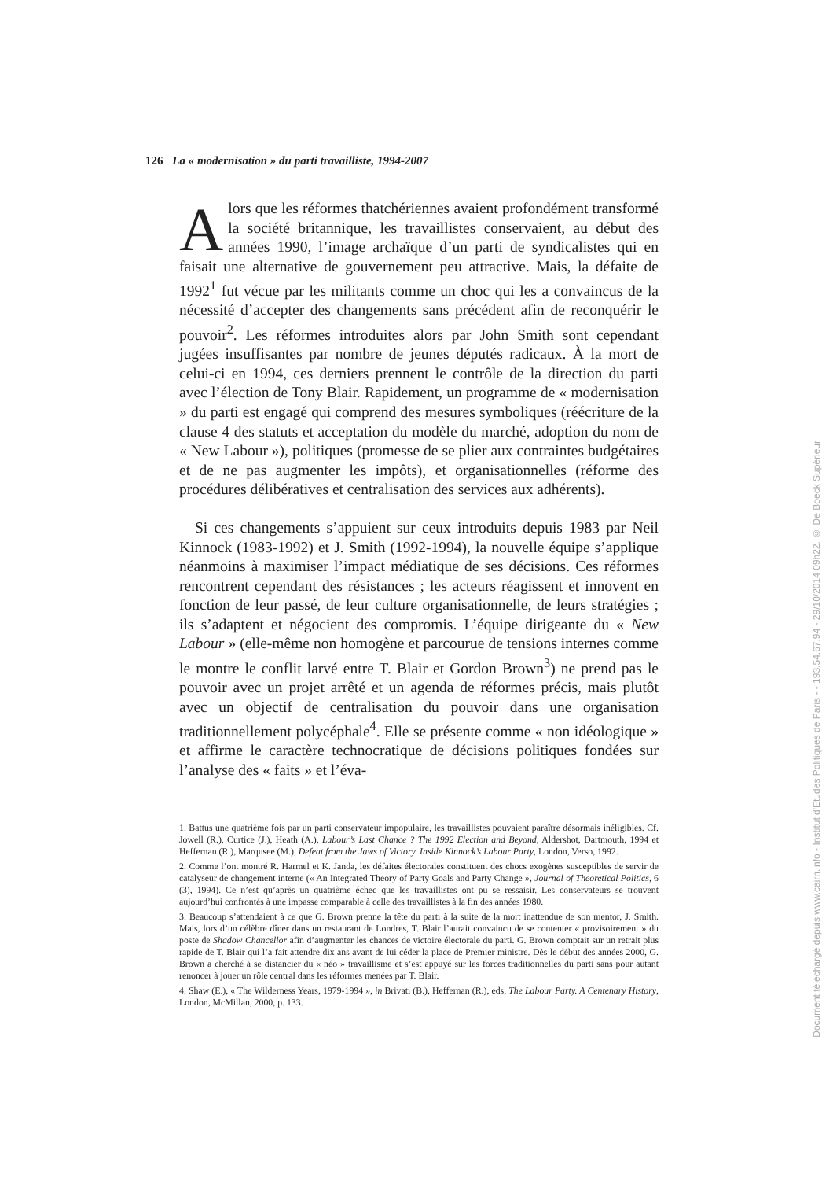126 La « modernisation » du parti travailliste, 1994-2007
Alors que les réformes thatchériennes avaient profondément transformé la société britannique, les travaillistes conservaient, au début des années 1990, l’image archaïque d’un parti de syndicalistes qui en faisait une alternative de gouvernement peu attractive. Mais, la défaite de 1992<sup>1</sup> fut vécue par les militants comme un choc qui les a convaincus de la nécessité d’accepter des changements sans précédent afin de reconquérir le pouvoir<sup>2</sup>. Les réformes introduites alors par John Smith sont cependant jugées insuffisantes par nombre de jeunes députés radicaux. À la mort de celui-ci en 1994, ces derniers prennent le contrôle de la direction du parti avec l’élection de Tony Blair. Rapidement, un programme de « modernisation » du parti est engagé qui comprend des mesures symboliques (réécriture de la clause 4 des statuts et acceptation du modèle du marché, adoption du nom de « New Labour »), politiques (promesse de se plier aux contraintes budgétaires et de ne pas augmenter les impôts), et organisationnelles (réforme des procédures délibératives et centralisation des services aux adhérents).
Si ces changements s’appuient sur ceux introduits depuis 1983 par Neil Kinnock (1983-1992) et J. Smith (1992-1994), la nouvelle équipe s’applique néanmoins à maximiser l’impact médiatique de ses décisions. Ces réformes rencontrent cependant des résistances ; les acteurs réagissent et innovent en fonction de leur passé, de leur culture organisationnelle, de leurs stratégies ; ils s’adaptent et négocient des compromis. L’équipe dirigeante du « New Labour » (elle-même non homogène et parcourue de tensions internes comme le montre le conflit larvé entre T. Blair et Gordon Brown<sup>3</sup>) ne prend pas le pouvoir avec un projet arrêté et un agenda de réformes précis, mais plutôt avec un objectif de centralisation du pouvoir dans une organisation traditionnellement polycéphale<sup>4</sup>. Elle se présente comme « non idéologique » et affirme le caractère technocratique de décisions politiques fondées sur l’analyse des « faits » et l’éva-
1. Battus une quatrième fois par un parti conservateur impopulaire, les travaillistes pouvaient paraître désormais inéligibles. Cf. Jowell (R.), Curtice (J.), Heath (A.), Labour’s Last Chance ? The 1992 Election and Beyond, Aldershot, Dartmouth, 1994 et Heffernan (R.), Marqusee (M.), Defeat from the Jaws of Victory. Inside Kinnock’s Labour Party, London, Verso, 1992.
2. Comme l’ont montré R. Harmel et K. Janda, les défaites électorales constituent des chocs exogènes susceptibles de servir de catalyseur de changement interne (« An Integrated Theory of Party Goals and Party Change », Journal of Theoretical Politics, 6 (3), 1994). Ce n’est qu’après un quatrième échec que les travaillistes ont pu se ressaisir. Les conservateurs se trouvent aujourd’hui confrontés à une impasse comparable à celle des travaillistes à la fin des années 1980.
3. Beaucoup s’attendaient à ce que G. Brown prenne la tête du parti à la suite de la mort inattendue de son mentor, J. Smith. Mais, lors d’un célèbre dîner dans un restaurant de Londres, T. Blair l’aurait convaincu de se contenter « provisoirement » du poste de Shadow Chancellor afin d’augmenter les chances de victoire électorale du parti. G. Brown comptait sur un retrait plus rapide de T. Blair qui l’a fait attendre dix ans avant de lui céder la place de Premier ministre. Dès le début des années 2000, G. Brown a cherché à se distancier du « néo » travaillisme et s’est appuyé sur les forces traditionnelles du parti sans pour autant renoncer à jouer un rôle central dans les réformes menées par T. Blair.
4. Shaw (E.), « The Wilderness Years, 1979-1994 », in Brivati (B.), Heffernan (R.), eds, The Labour Party. A Centenary History, London, McMillan, 2000, p. 133.
Document téléchargé depuis www.cairn.info - Institut d'Etudes Politiques de Paris - - 193.54.67.94 - 29/10/2014 09h22. © De Boeck Supérieur